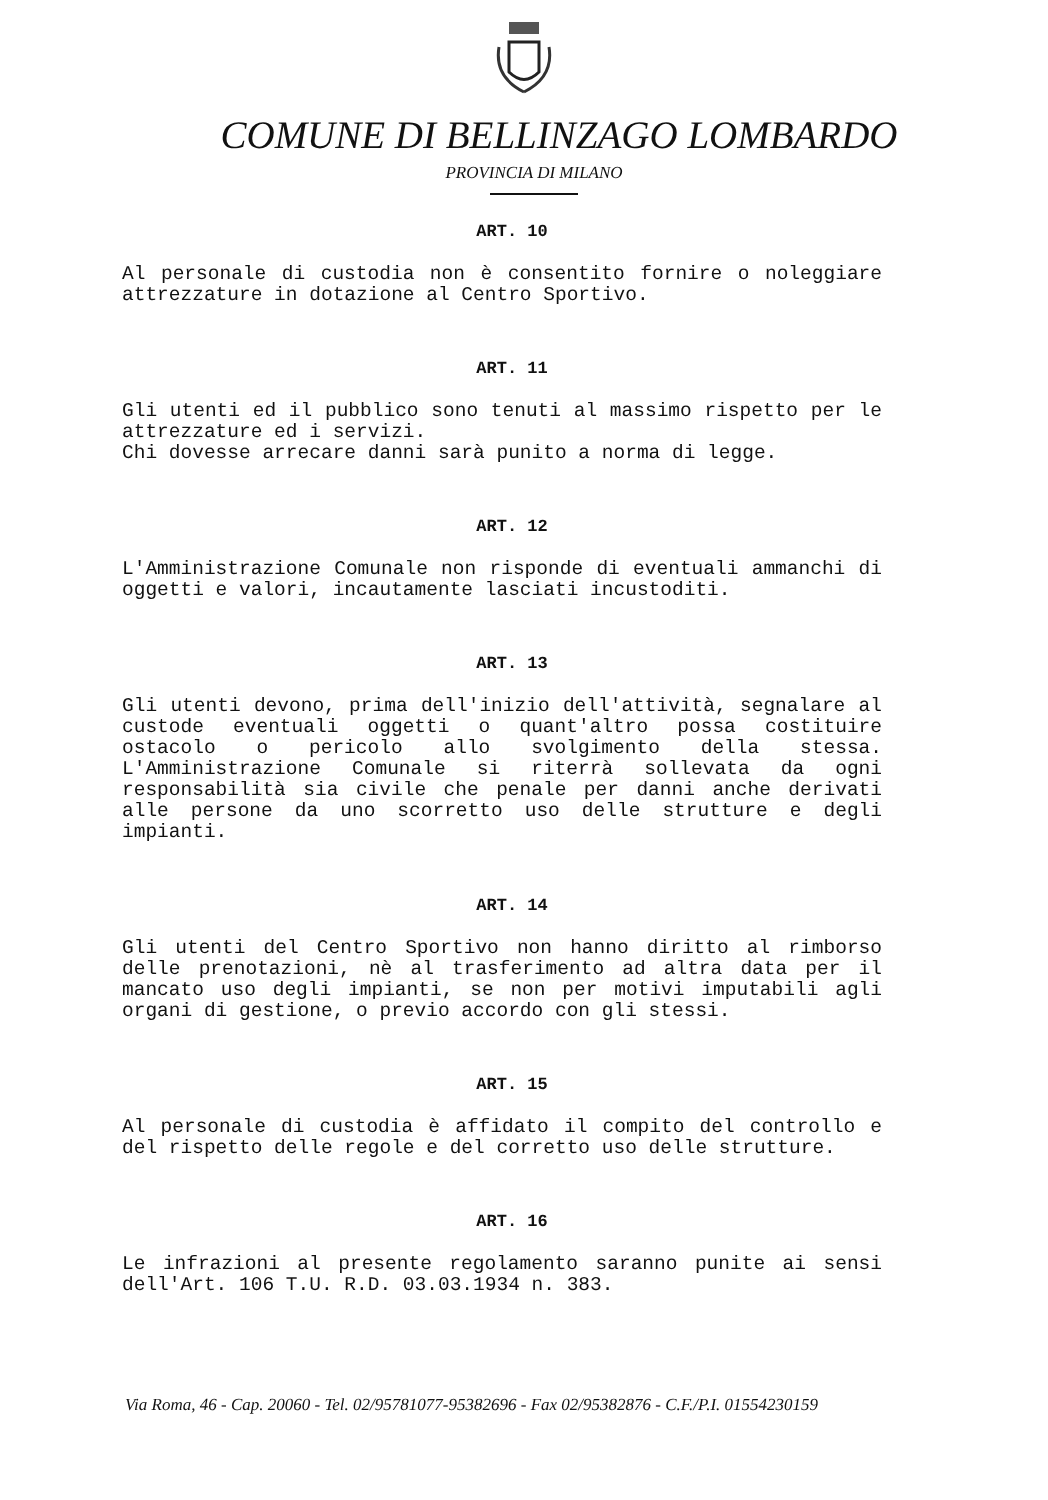COMUNE DI BELLINZAGO LOMBARDO
PROVINCIA DI MILANO
ART. 10
Al personale di custodia non è consentito fornire o noleggiare attrezzature in dotazione al Centro Sportivo.
ART. 11
Gli utenti ed il pubblico sono tenuti al massimo rispetto per le attrezzature ed i servizi.
Chi dovesse arrecare danni sarà punito a norma di legge.
ART. 12
L'Amministrazione Comunale non risponde di eventuali ammanchi di oggetti e valori, incautamente lasciati incustoditi.
ART. 13
Gli utenti devono, prima dell'inizio dell'attività, segnalare al custode eventuali oggetti o quant'altro possa costituire ostacolo o pericolo allo svolgimento della stessa. L'Amministrazione Comunale si riterrà sollevata da ogni responsabilità sia civile che penale per danni anche derivati alle persone da uno scorretto uso delle strutture e degli impianti.
ART. 14
Gli utenti del Centro Sportivo non hanno diritto al rimborso delle prenotazioni, nè al trasferimento ad altra data per il mancato uso degli impianti, se non per motivi imputabili agli organi di gestione, o previo accordo con gli stessi.
ART. 15
Al personale di custodia è affidato il compito del controllo e del rispetto delle regole e del corretto uso delle strutture.
ART. 16
Le infrazioni al presente regolamento saranno punite ai sensi dell'Art. 106 T.U. R.D. 03.03.1934 n. 383.
Via Roma, 46 - Cap. 20060 - Tel. 02/95781077-95382696 - Fax 02/95382876 - C.F./P.I. 01554230159